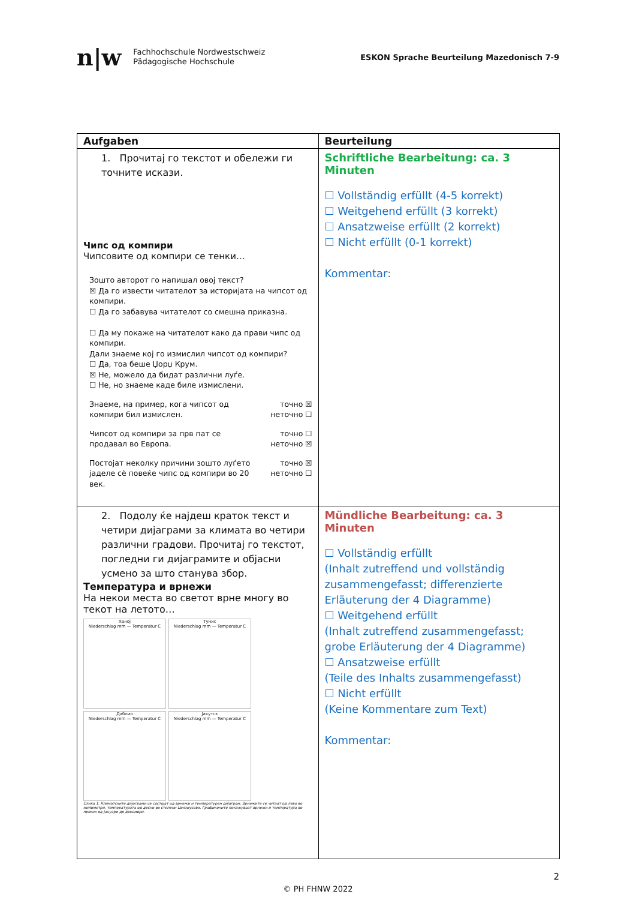n|w Fachhochschule Nordwestschweiz
Pädagogische Hochschule
ESKON Sprache Beurteilung Mazedonisch 7-9
| Aufgaben | Beurteilung |
| --- | --- |
| 1. Прочитај го текстот и обележи ги точните искази. Чипс од компири Чипсовите од компири се тенки… Зошто авторот го напишал овој текст? ☒ Да го извести читателот за историјата на чипсот од компири. ☐ Да го забавува читателот со смешна приказна. ☐ Да му покаже на читателот како да прави чипс од компири. Дали знаеме кој го измислил чипсот од компири? ☐ Да, тоа беше Џорџ Крум. ☒ Не, можело да бидат различни луѓе. ☐ Не, но знаеме каде биле измислени. Знаеме, на пример, кога чипсот од компири бил измислен. точно ☒ неточно ☐ Чипсот од компири за прв пат се продавал во Европа. точно ☐ неточно ☒ Постојат неколку причини зошто луѓето јаделе сè повеќе чипс од компири во 20 век. точно ☒ неточно ☐ | Schriftliche Bearbeitung: ca. 3 Minuten ☐ Vollständig erfüllt (4-5 korrekt) ☐ Weitgehend erfüllt (3 korrekt) ☐ Ansatzweise erfüllt (2 korrekt) ☐ Nicht erfüllt (0-1 korrekt) Kommentar: |
| 2. Подолу ќе најдеш краток текст и четири дијаграми за климата во четири различни градови. Прочитај го текстот, погледни ги дијаграмите и објасни усмено за што станува збор. Температура и врнежи На некои места во светот врне многу во текот на летото… Ханој Niederschlag mm — Temperatur C Тунис Niederschlag mm — Temperatur C Даблин Niederschlag mm — Temperatur C Јакутск Niederschlag mm — Temperatur C Слика 1. Климатските дијаграми се состојат од врнежи и температурен дијаграм. Врнежите се читаат од лево во милиметри, температурата од десно во степени Целзиусови. Графиконите покажуваат врнежи и температура во просек од јануари до декември. | Mündliche Bearbeitung: ca. 3 Minuten ☐ Vollständig erfüllt (Inhalt zutreffend und vollständig zusammengefasst; differenzierte Erläuterung der 4 Diagramme) ☐ Weitgehend erfüllt (Inhalt zutreffend zusammengefasst; grobe Erläuterung der 4 Diagramme) ☐ Ansatzweise erfüllt (Teile des Inhalts zusammengefasst) ☐ Nicht erfüllt (Keine Kommentare zum Text) Kommentar: |
2
© PH FHNW 2022